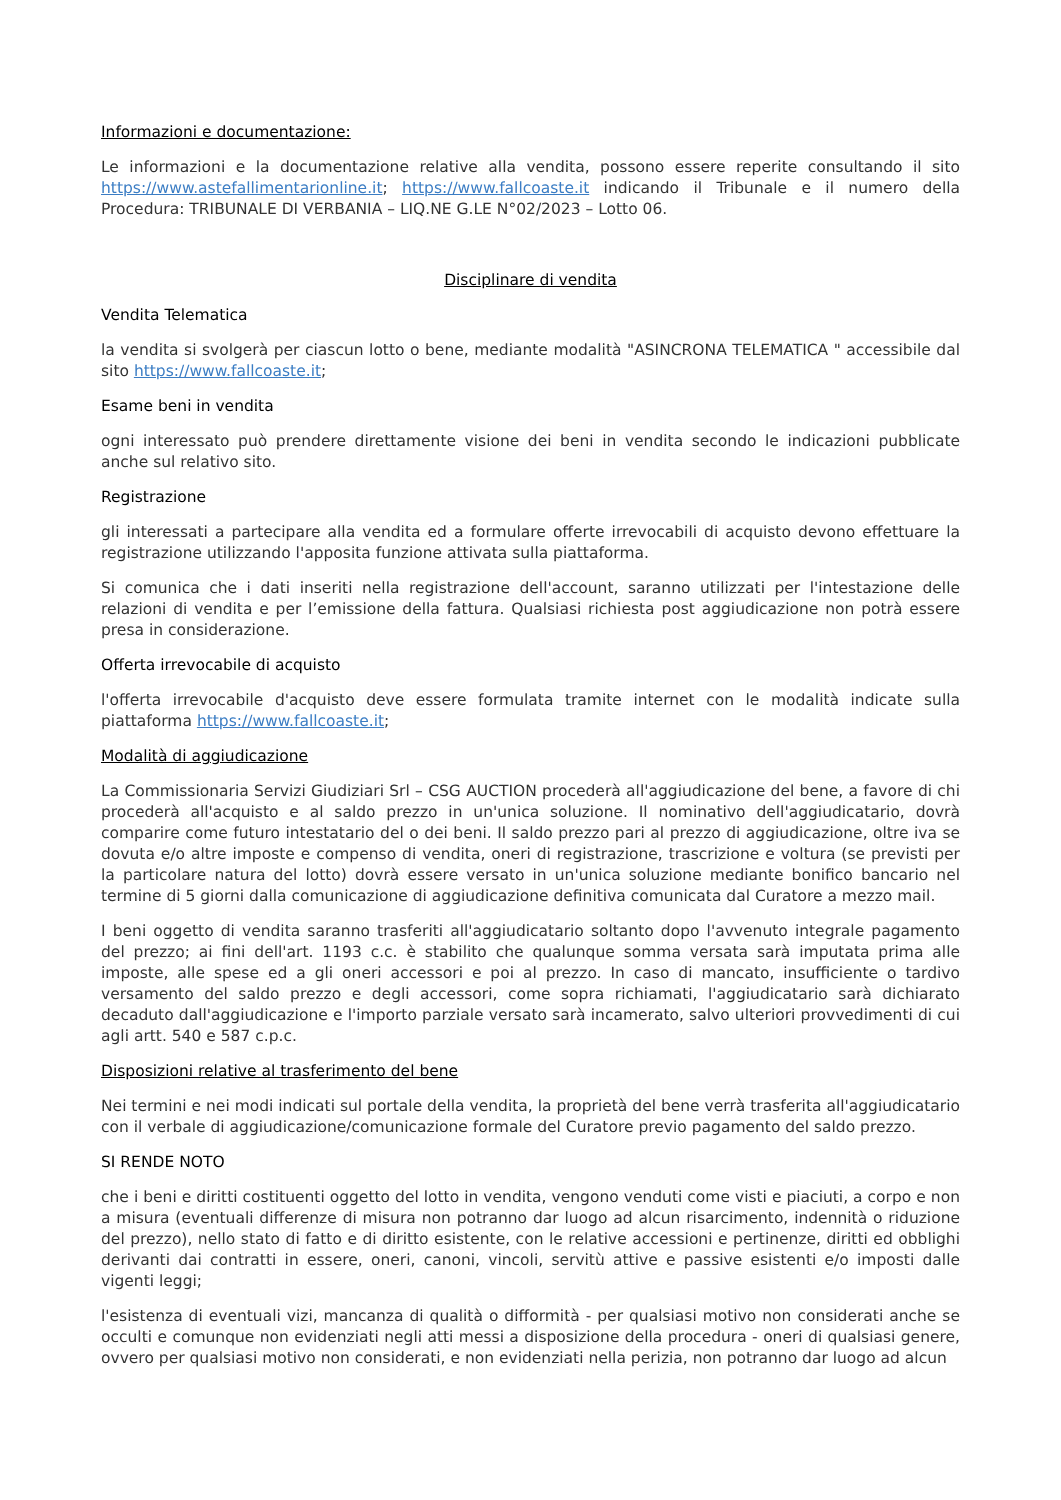Informazioni e documentazione:
Le informazioni e la documentazione relative alla vendita, possono essere reperite consultando il sito https://www.astefallimentarionline.it; https://www.fallcoaste.it indicando il Tribunale e il numero della Procedura: TRIBUNALE DI VERBANIA – LIQ.NE G.LE N°02/2023 – Lotto 06.
Disciplinare di vendita
Vendita Telematica
la vendita si svolgerà per ciascun lotto o bene, mediante modalità "ASINCRONA TELEMATICA " accessibile dal sito https://www.fallcoaste.it;
Esame beni in vendita
ogni interessato può prendere direttamente visione dei beni in vendita secondo le indicazioni pubblicate anche sul relativo sito.
Registrazione
gli interessati a partecipare alla vendita ed a formulare offerte irrevocabili di acquisto devono effettuare la registrazione utilizzando l'apposita funzione attivata sulla piattaforma.
Si comunica che i dati inseriti nella registrazione dell'account, saranno utilizzati per l'intestazione delle relazioni di vendita e per l’emissione della fattura. Qualsiasi richiesta post aggiudicazione non potrà essere presa in considerazione.
Offerta irrevocabile di acquisto
l'offerta irrevocabile d'acquisto deve essere formulata tramite internet con le modalità indicate sulla piattaforma https://www.fallcoaste.it;
Modalità di aggiudicazione
La Commissionaria Servizi Giudiziari Srl – CSG AUCTION procederà all'aggiudicazione del bene, a favore di chi procederà all'acquisto e al saldo prezzo in un'unica soluzione. Il nominativo dell'aggiudicatario, dovrà comparire come futuro intestatario del o dei beni. Il saldo prezzo pari al prezzo di aggiudicazione, oltre iva se dovuta e/o altre imposte e compenso di vendita, oneri di registrazione, trascrizione e voltura (se previsti per la particolare natura del lotto) dovrà essere versato in un'unica soluzione mediante bonifico bancario nel termine di 5 giorni dalla comunicazione di aggiudicazione definitiva comunicata dal Curatore a mezzo mail.
I beni oggetto di vendita saranno trasferiti all'aggiudicatario soltanto dopo l'avvenuto integrale pagamento del prezzo; ai fini dell'art. 1193 c.c. è stabilito che qualunque somma versata sarà imputata prima alle imposte, alle spese ed a gli oneri accessori e poi al prezzo. In caso di mancato, insufficiente o tardivo versamento del saldo prezzo e degli accessori, come sopra richiamati, l'aggiudicatario sarà dichiarato decaduto dall'aggiudicazione e l'importo parziale versato sarà incamerato, salvo ulteriori provvedimenti di cui agli artt. 540 e 587 c.p.c.
Disposizioni relative al trasferimento del bene
Nei termini e nei modi indicati sul portale della vendita, la proprietà del bene verrà trasferita all'aggiudicatario con il verbale di aggiudicazione/comunicazione formale del Curatore previo pagamento del saldo prezzo.
SI RENDE NOTO
che i beni e diritti costituenti oggetto del lotto in vendita, vengono venduti come visti e piaciuti, a corpo e non a misura (eventuali differenze di misura non potranno dar luogo ad alcun risarcimento, indennità o riduzione del prezzo), nello stato di fatto e di diritto esistente, con le relative accessioni e pertinenze, diritti ed obblighi derivanti dai contratti in essere, oneri, canoni, vincoli, servitù attive e passive esistenti e/o imposti dalle vigenti leggi;
l'esistenza di eventuali vizi, mancanza di qualità o difformità - per qualsiasi motivo non considerati anche se occulti e comunque non evidenziati negli atti messi a disposizione della procedura - oneri di qualsiasi genere, ovvero per qualsiasi motivo non considerati, e non evidenziati nella perizia, non potranno dar luogo ad alcun